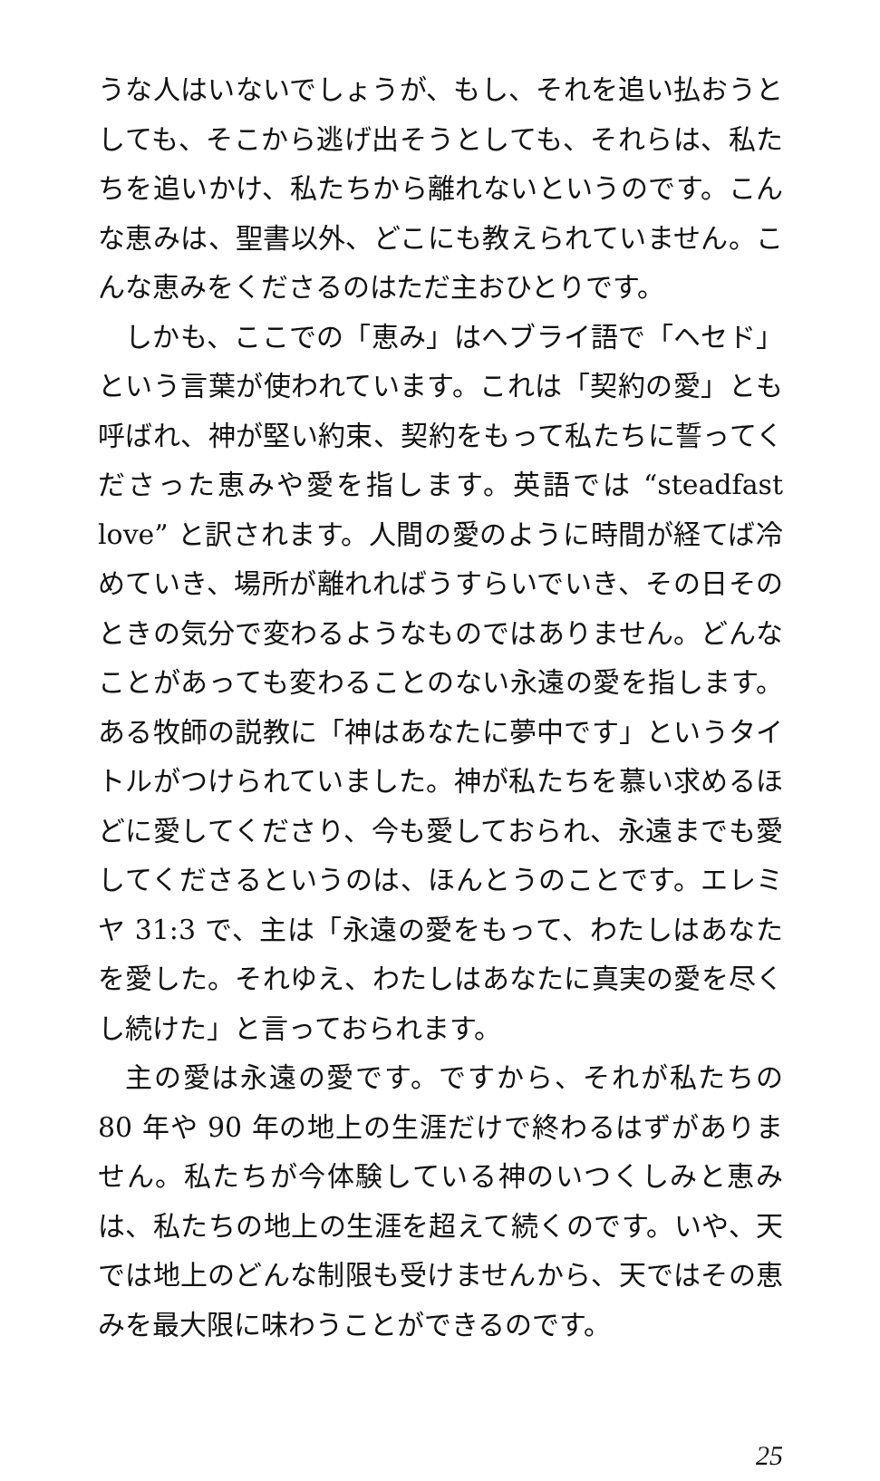うな人はいないでしょうが、もし、それを追い払おうとしても、そこから逃げ出そうとしても、それらは、私たちを追いかけ、私たちから離れないというのです。こんな恵みは、聖書以外、どこにも教えられていません。こんな恵みをくださるのはただ主おひとりです。
しかも、ここでの「恵み」はヘブライ語で「ヘセド」という言葉が使われています。これは「契約の愛」とも呼ばれ、神が堅い約束、契約をもって私たちに誓ってくださった恵みや愛を指します。英語では “steadfast love” と訳されます。人間の愛のように時間が経てば冷めていき、場所が離れればうすらいでいき、その日そのときの気分で変わるようなものではありません。どんなことがあっても変わることのない永遠の愛を指します。ある牧師の説教に「神はあなたに夢中です」というタイトルがつけられていました。神が私たちを慕い求めるほどに愛してくださり、今も愛しておられ、永遠までも愛してくださるというのは、ほんとうのことです。エレミヤ 31:3 で、主は「永遠の愛をもって、わたしはあなたを愛した。それゆえ、わたしはあなたに真実の愛を尽くし続けた」と言っておられます。
主の愛は永遠の愛です。ですから、それが私たちの 80 年や 90 年の地上の生涯だけで終わるはずがありません。私たちが今体験している神のいつくしみと恵みは、私たちの地上の生涯を超えて続くのです。いや、天では地上のどんな制限も受けませんから、天ではその恵みを最大限に味わうことができるのです。
25